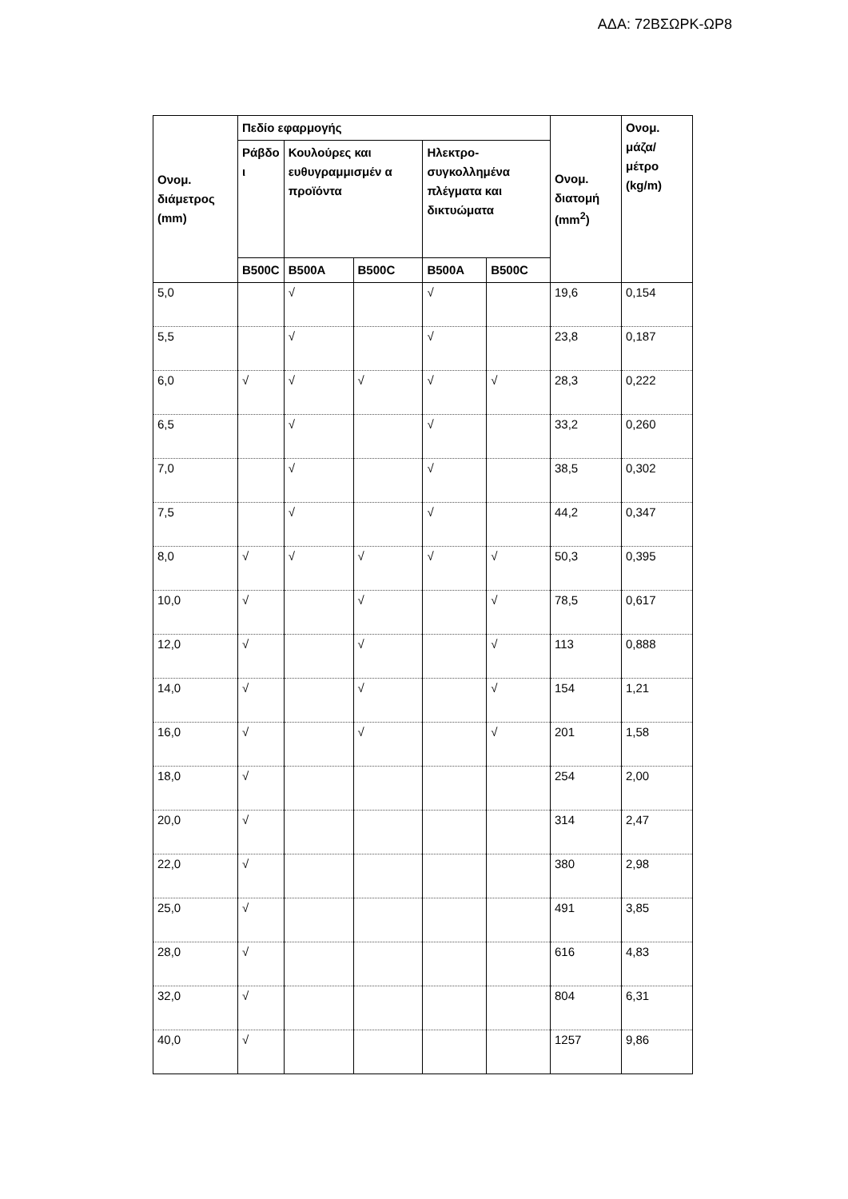ΑΔΑ: 72ΒΣΩΡΚ-ΩΡ8
| Ονομ. διάμετρος (mm) | Πεδίο εφαρμογής | | | | | Ονομ. διατομή (mm<sup>2</sup>) | Ονομ. μάζα/ μέτρο (kg/m) |
| --- | --- | --- | --- | --- | --- | --- | --- |
| | Ράβδο ι | Κουλούρες και ευθυγραμμισμέν α προϊόντα | | Ηλεκτρο- συγκολλημένα πλέγματα και δικτυώματα | | | |
| | B500C | B500A | B500C | B500A | B500C | | |
| 5,0 | | √ | | √ | | 19,6 | 0,154 |
| 5,5 | | √ | | √ | | 23,8 | 0,187 |
| 6,0 | √ | √ | √ | √ | √ | 28,3 | 0,222 |
| 6,5 | | √ | | √ | | 33,2 | 0,260 |
| 7,0 | | √ | | √ | | 38,5 | 0,302 |
| 7,5 | | √ | | √ | | 44,2 | 0,347 |
| 8,0 | √ | √ | √ | √ | √ | 50,3 | 0,395 |
| 10,0 | √ | | √ | | √ | 78,5 | 0,617 |
| 12,0 | √ | | √ | | √ | 113 | 0,888 |
| 14,0 | √ | | √ | | √ | 154 | 1,21 |
| 16,0 | √ | | √ | | √ | 201 | 1,58 |
| 18,0 | √ | | | | | 254 | 2,00 |
| 20,0 | √ | | | | | 314 | 2,47 |
| 22,0 | √ | | | | | 380 | 2,98 |
| 25,0 | √ | | | | | 491 | 3,85 |
| 28,0 | √ | | | | | 616 | 4,83 |
| 32,0 | √ | | | | | 804 | 6,31 |
| 40,0 | √ | | | | | 1257 | 9,86 |